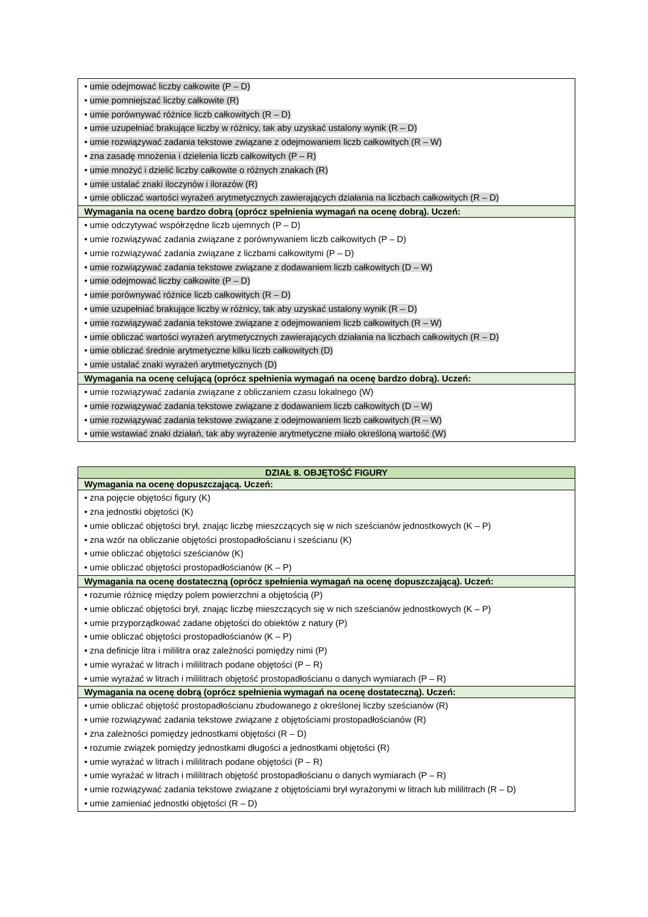| • umie odejmować liczby całkowite (P – D) • umie pomniejszać liczby całkowite (R) • umie porównywać różnice liczb całkowitych (R – D) • umie uzupełniać brakujące liczby w różnicy, tak aby uzyskać ustalony wynik (R – D) • umie rozwiązywać zadania tekstowe związane z odejmowaniem liczb całkowitych (R – W) • zna zasadę mnożenia i dzielenia liczb całkowitych (P – R) • umie mnożyć i dzielić liczby całkowite o różnych znakach (R) • umie ustalać znaki iloczynów i ilorazów (R) • umie obliczać wartości wyrażeń arytmetycznych zawierających działania na liczbach całkowitych (R – D) |
| Wymagania na ocenę bardzo dobrą (oprócz spełnienia wymagań na ocenę dobrą). Uczeń: |
| • umie odczytywać współrzędne liczb ujemnych (P – D) • umie rozwiązywać zadania związane z porównywaniem liczb całkowitych (P – D) • umie rozwiązywać zadania związane z liczbami całkowitymi (P – D) • umie rozwiązywać zadania tekstowe związane z dodawaniem liczb całkowitych (D – W) • umie odejmować liczby całkowite (P – D) • umie porównywać różnice liczb całkowitych (R – D) • umie uzupełniać brakujące liczby w różnicy, tak aby uzyskać ustalony wynik (R – D) • umie rozwiązywać zadania tekstowe związane z odejmowaniem liczb całkowitych (R – W) • umie obliczać wartości wyrażeń arytmetycznych zawierających działania na liczbach całkowitych (R – D) • umie obliczać średnie arytmetyczne kilku liczb całkowitych (D) • umie ustalać znaki wyrażeń arytmetycznych (D) |
| Wymagania na ocenę celującą (oprócz spełnienia wymagań na ocenę bardzo dobrą). Uczeń: |
| • umie rozwiązywać zadania związane z obliczaniem czasu lokalnego (W) • umie rozwiązywać zadania tekstowe związane z dodawaniem liczb całkowitych (D – W) • umie rozwiązywać zadania tekstowe związane z odejmowaniem liczb całkowitych (R – W) • umie wstawiać znaki działań, tak aby wyrażenie arytmetyczne miało określoną wartość (W) |
| DZIAŁ 8. OBJĘTOŚĆ FIGURY |
| Wymagania na ocenę dopuszczającą. Uczeń: |
| • zna pojęcie objętości figury (K) • zna jednostki objętości (K) • umie obliczać objętości brył, znając liczbę mieszczących się w nich sześcianów jednostkowych (K – P) • zna wzór na obliczanie objętości prostopadłościanu i sześcianu (K) • umie obliczać objętości sześcianów (K) • umie obliczać objętości prostopadłościanów (K – P) |
| Wymagania na ocenę dostateczną (oprócz spełnienia wymagań na ocenę dopuszczającą). Uczeń: |
| • rozumie różnicę między polem powierzchni a objętością (P) • umie obliczać objętości brył, znając liczbę mieszczących się w nich sześcianów jednostkowych (K – P) • umie przyporządkować zadane objętości do obiektów z natury (P) • umie obliczać objętości prostopadłościanów (K – P) • zna definicje litra i mililitra oraz zależności pomiędzy nimi (P) • umie wyrażać w litrach i mililitrach podane objętości (P – R) • umie wyrażać w litrach i mililitrach objętość prostopadłościanu o danych wymiarach (P – R) |
| Wymagania na ocenę dobrą (oprócz spełnienia wymagań na ocenę dostateczną). Uczeń: |
| • umie obliczać objętość prostopadłościanu zbudowanego z określonej liczby sześcianów (R) • umie rozwiązywać zadania tekstowe związane z objętościami prostopadłościanów (R) • zna zależności pomiędzy jednostkami objętości (R – D) • rozumie związek pomiędzy jednostkami długości a jednostkami objętości (R) • umie wyrażać w litrach i mililitrach podane objętości (P – R) • umie wyrażać w litrach i mililitrach objętość prostopadłościanu o danych wymiarach (P – R) • umie rozwiązywać zadania tekstowe związane z objętościami brył wyrażonymi w litrach lub mililitrach (R – D) • umie zamieniać jednostki objętości (R – D) |